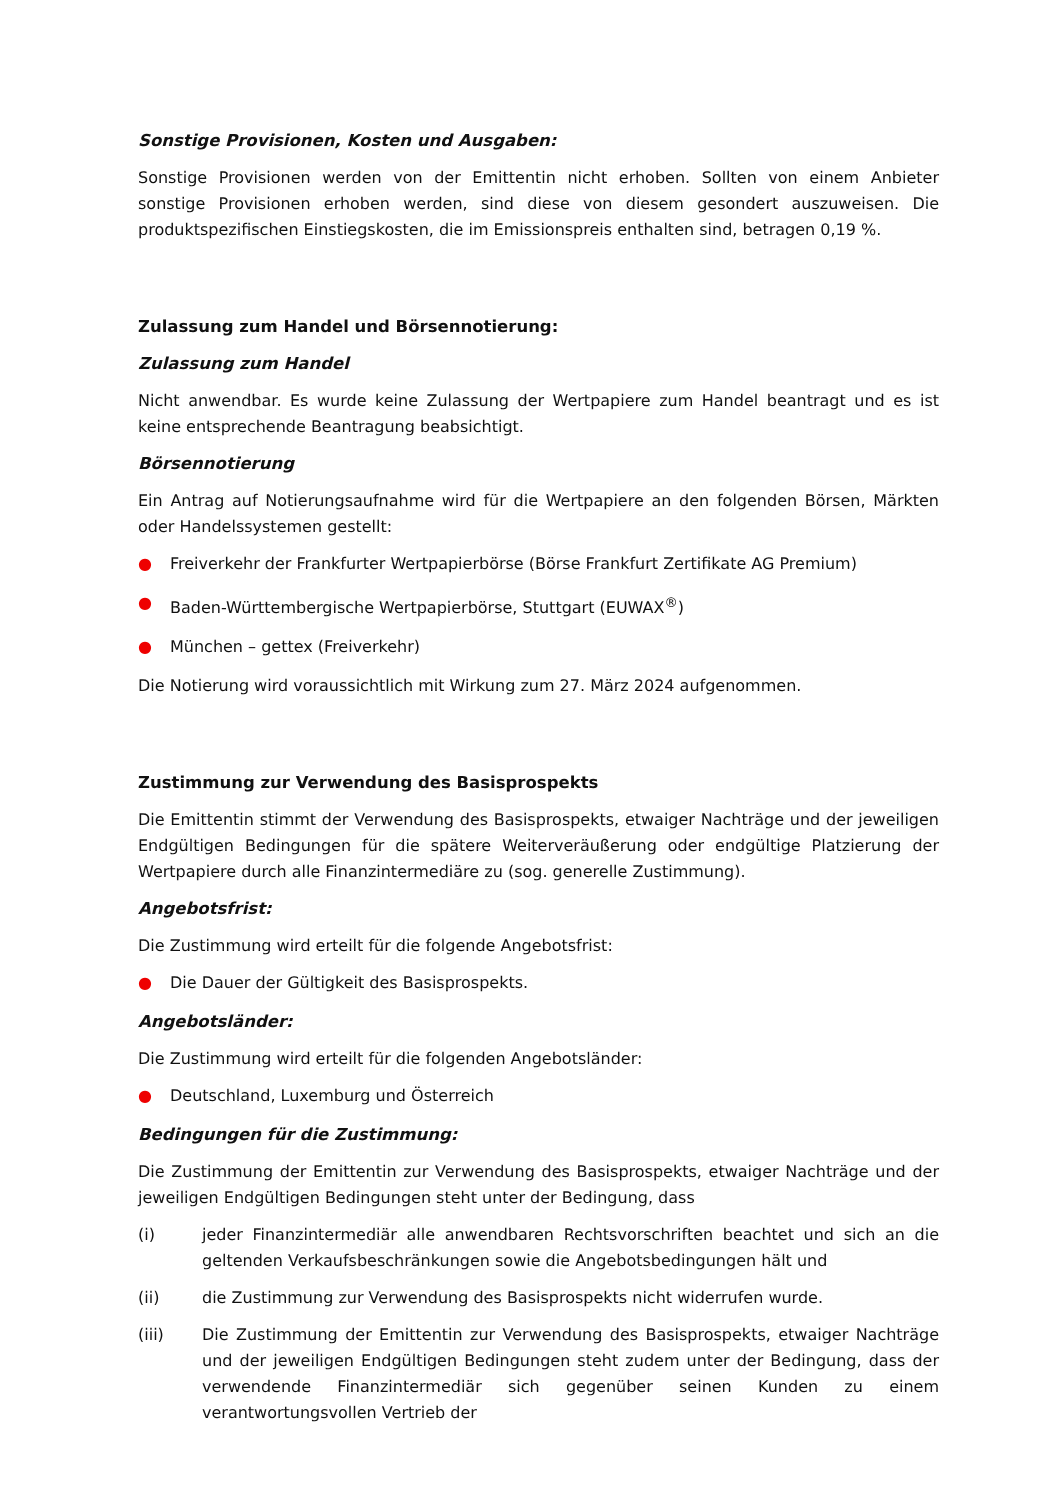Sonstige Provisionen, Kosten und Ausgaben:
Sonstige Provisionen werden von der Emittentin nicht erhoben. Sollten von einem Anbieter sonstige Provisionen erhoben werden, sind diese von diesem gesondert auszuweisen. Die produktspezifischen Einstiegskosten, die im Emissionspreis enthalten sind, betragen 0,19 %.
Zulassung zum Handel und Börsennotierung:
Zulassung zum Handel
Nicht anwendbar. Es wurde keine Zulassung der Wertpapiere zum Handel beantragt und es ist keine entsprechende Beantragung beabsichtigt.
Börsennotierung
Ein Antrag auf Notierungsaufnahme wird für die Wertpapiere an den folgenden Börsen, Märkten oder Handelssystemen gestellt:
● Freiverkehr der Frankfurter Wertpapierbörse (Börse Frankfurt Zertifikate AG Premium)
● Baden-Württembergische Wertpapierbörse, Stuttgart (EUWAX<sup>®</sup>)
● München – gettex (Freiverkehr)
Die Notierung wird voraussichtlich mit Wirkung zum 27. März 2024 aufgenommen.
Zustimmung zur Verwendung des Basisprospekts
Die Emittentin stimmt der Verwendung des Basisprospekts, etwaiger Nachträge und der jeweiligen Endgültigen Bedingungen für die spätere Weiterveräußerung oder endgültige Platzierung der Wertpapiere durch alle Finanzintermediäre zu (sog. generelle Zustimmung).
Angebotsfrist:
Die Zustimmung wird erteilt für die folgende Angebotsfrist:
● Die Dauer der Gültigkeit des Basisprospekts.
Angebotsländer:
Die Zustimmung wird erteilt für die folgenden Angebotsländer:
● Deutschland, Luxemburg und Österreich
Bedingungen für die Zustimmung:
Die Zustimmung der Emittentin zur Verwendung des Basisprospekts, etwaiger Nachträge und der jeweiligen Endgültigen Bedingungen steht unter der Bedingung, dass
(i) jeder Finanzintermediär alle anwendbaren Rechtsvorschriften beachtet und sich an die geltenden Verkaufsbeschränkungen sowie die Angebotsbedingungen hält und
(ii) die Zustimmung zur Verwendung des Basisprospekts nicht widerrufen wurde.
(iii) Die Zustimmung der Emittentin zur Verwendung des Basisprospekts, etwaiger Nachträge und der jeweiligen Endgültigen Bedingungen steht zudem unter der Bedingung, dass der verwendende Finanzintermediär sich gegenüber seinen Kunden zu einem verantwortungsvollen Vertrieb der